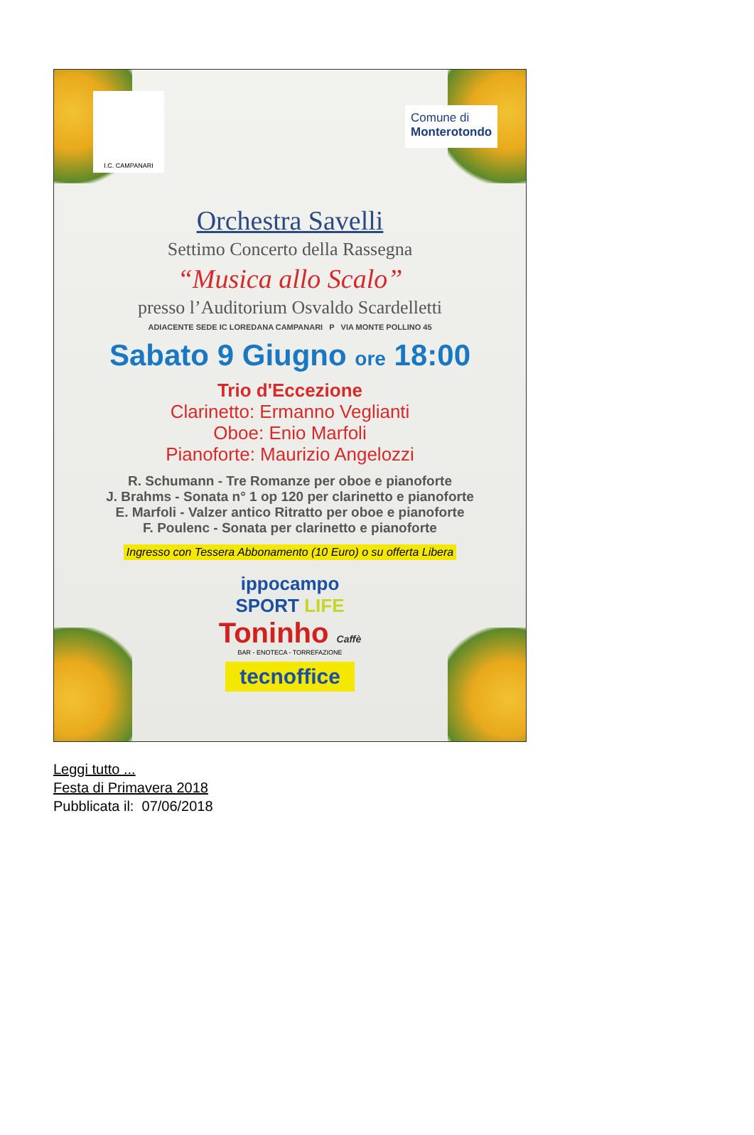I.C. CAMPANARI
Comune di
Monterotondo
Orchestra Savelli
Settimo Concerto della Rassegna
“Musica allo Scalo”
presso l’Auditorium Osvaldo Scardelletti
ADIACENTE SEDE IC LOREDANA CAMPANARI P VIA MONTE POLLINO 45
Sabato 9 Giugno ore 18:00
Trio d'Eccezione
Clarinetto: Ermanno Veglianti
Oboe: Enio Marfoli
Pianoforte: Maurizio Angelozzi
R. Schumann - Tre Romanze per oboe e pianoforte
J. Brahms - Sonata n° 1 op 120 per clarinetto e pianoforte
E. Marfoli - Valzer antico Ritratto per oboe e pianoforte
F. Poulenc - Sonata per clarinetto e pianoforte
Ingresso con Tessera Abbonamento (10 Euro) o su offerta Libera
ippocampo
SPORT LIFE
Toninho Caffè
BAR - ENOTECA - TORREFAZIONE
tecnoffice
Leggi tutto ...
Festa di Primavera 2018
Pubblicata il: 07/06/2018